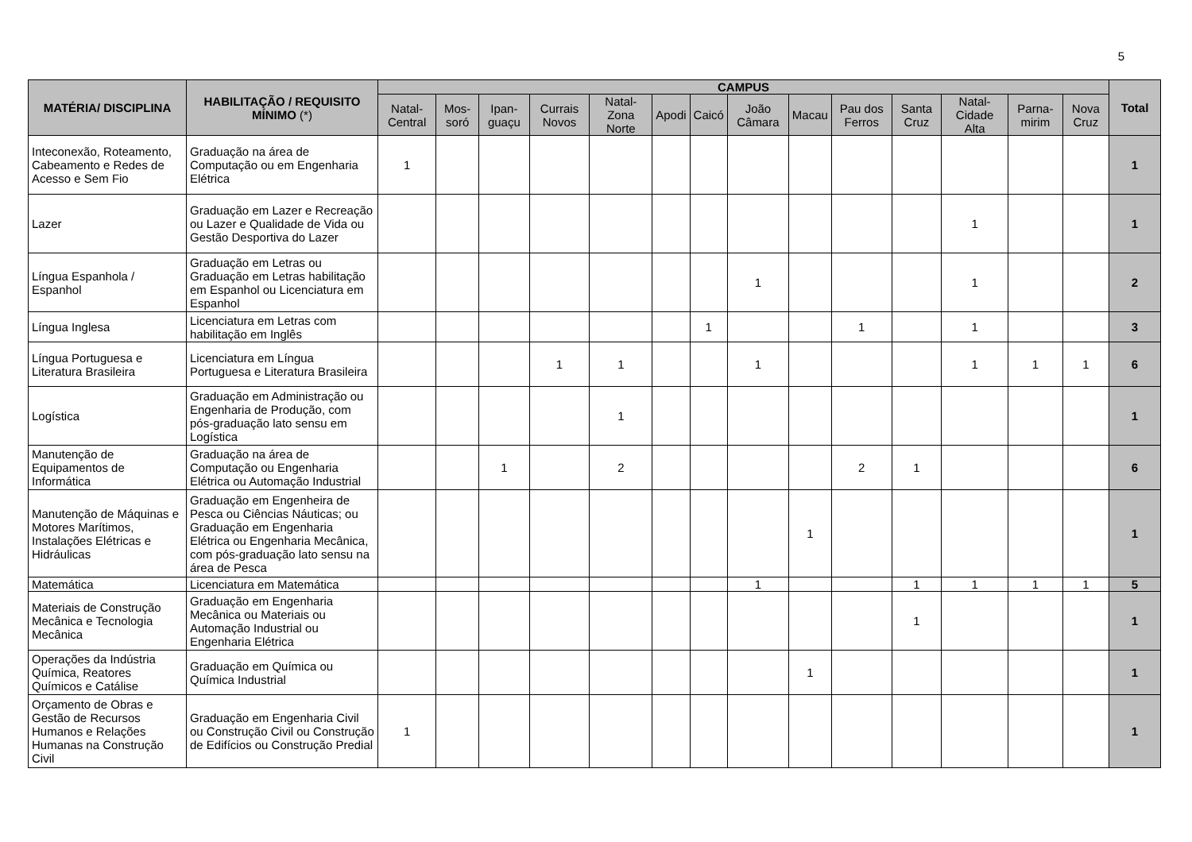5
| MATÉRIA/ DISCIPLINA | HABILITAÇÃO / REQUISITO MÍNIMO (*) | CAMPUS | | | | | | | | | | | | | | Total |
| --- | --- | --- | --- | --- | --- | --- | --- | --- | --- | --- | --- | --- | --- | --- | --- | --- |
| | | Natal-Central | Mos-soró | Ipan-guaçu | Currais Novos | Natal-Zona Norte | Apodi | Caicó | João Câmara | Macau | Pau dos Ferros | Santa Cruz | Natal-Cidade Alta | Parna-mirim | Nova Cruz | |
| Inteconexão, Roteamento, Cabeamento e Redes de Acesso e Sem Fio | Graduação na área de Computação ou em Engenharia Elétrica | 1 | | | | | | | | | | | | | | 1 |
| Lazer | Graduação em Lazer e Recreação ou Lazer e Qualidade de Vida ou Gestão Desportiva do Lazer | | | | | | | | | | | | 1 | | | 1 |
| Língua Espanhola / Espanhol | Graduação em Letras ou Graduação em Letras habilitação em Espanhol ou Licenciatura em Espanhol | | | | | | | | 1 | | | | 1 | | | 2 |
| Língua Inglesa | Licenciatura em Letras com habilitação em Inglês | | | | | | | 1 | | | 1 | | 1 | | | 3 |
| Língua Portuguesa e Literatura Brasileira | Licenciatura em Língua Portuguesa e Literatura Brasileira | | | | 1 | 1 | | | 1 | | | | 1 | 1 | 1 | 6 |
| Logística | Graduação em Administração ou Engenharia de Produção, com pós-graduação lato sensu em Logística | | | | | 1 | | | | | | | | | | 1 |
| Manutenção de Equipamentos de Informática | Graduação na área de Computação ou Engenharia Elétrica ou Automação Industrial | | | 1 | | 2 | | | | | 2 | 1 | | | | 6 |
| Manutenção de Máquinas e Motores Marítimos, Instalações Elétricas e Hidráulicas | Graduação em Engenheira de Pesca ou Ciências Náuticas; ou Graduação em Engenharia Elétrica ou Engenharia Mecânica, com pós-graduação lato sensu na área de Pesca | | | | | | | | | 1 | | | | | | 1 |
| Matemática | Licenciatura em Matemática | | | | | | | | 1 | | | 1 | 1 | 1 | 1 | 5 |
| Materiais de Construção Mecânica e Tecnologia Mecânica | Graduação em Engenharia Mecânica ou Materiais ou Automação Industrial ou Engenharia Elétrica | | | | | | | | | | | 1 | | | | 1 |
| Operações da Indústria Química, Reatores Químicos e Catálise | Graduação em Química ou Química Industrial | | | | | | | | | 1 | | | | | | 1 |
| Orçamento de Obras e Gestão de Recursos Humanos e Relações Humanas na Construção Civil | Graduação em Engenharia Civil ou Construção Civil ou Construção de Edifícios ou Construção Predial | 1 | | | | | | | | | | | | | | 1 |